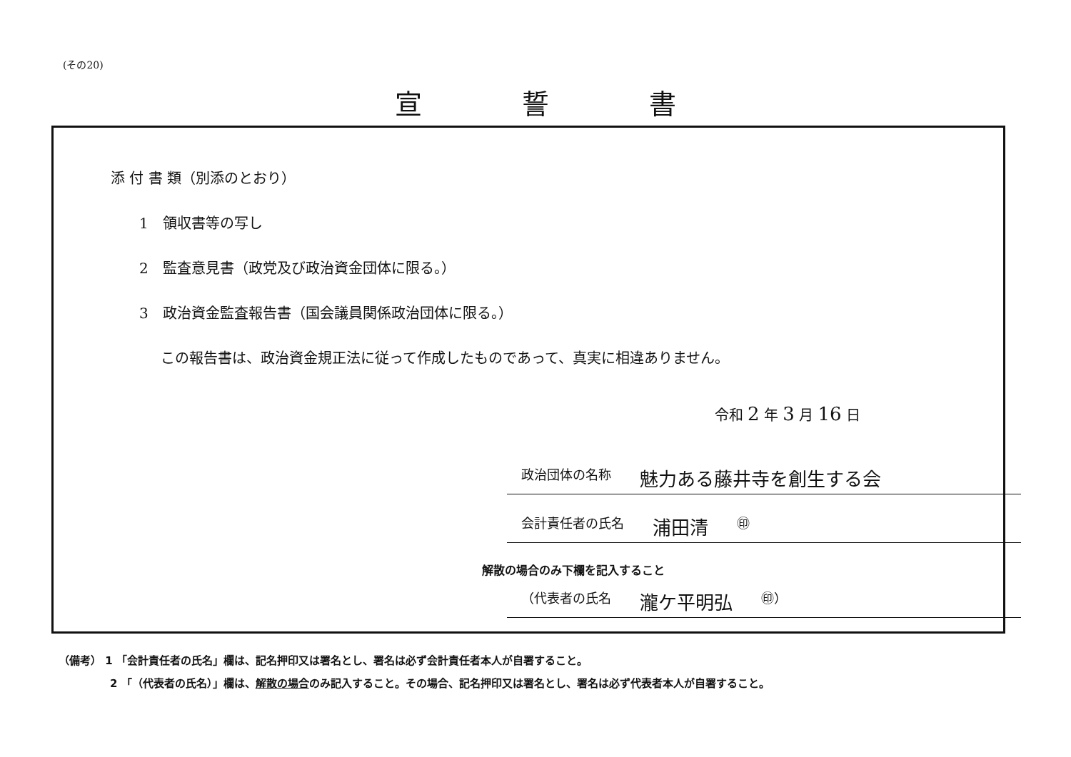(その20)
宣誓書
添 付 書 類（別添のとおり）
1　領収書等の写し
2　監査意見書（政党及び政治資金団体に限る。）
3　政治資金監査報告書（国会議員関係政治団体に限る。）
この報告書は、政治資金規正法に従って作成したものであって、真実に相違ありません。
令和 2 年 3 月 16 日
政治団体の名称 魅力ある藤井寺を創生する会
会計責任者の氏名 浦田清 ㊞
解散の場合のみ下欄を記入すること
（代表者の氏名 瀧ケ平明弘 ㊞）
（備考） 1 「会計責任者の氏名」欄は、記名押印又は署名とし、署名は必ず会計責任者本人が自署すること。
2 「（代表者の氏名）」欄は、解散の場合のみ記入すること。その場合、記名押印又は署名とし、署名は必ず代表者本人が自署すること。